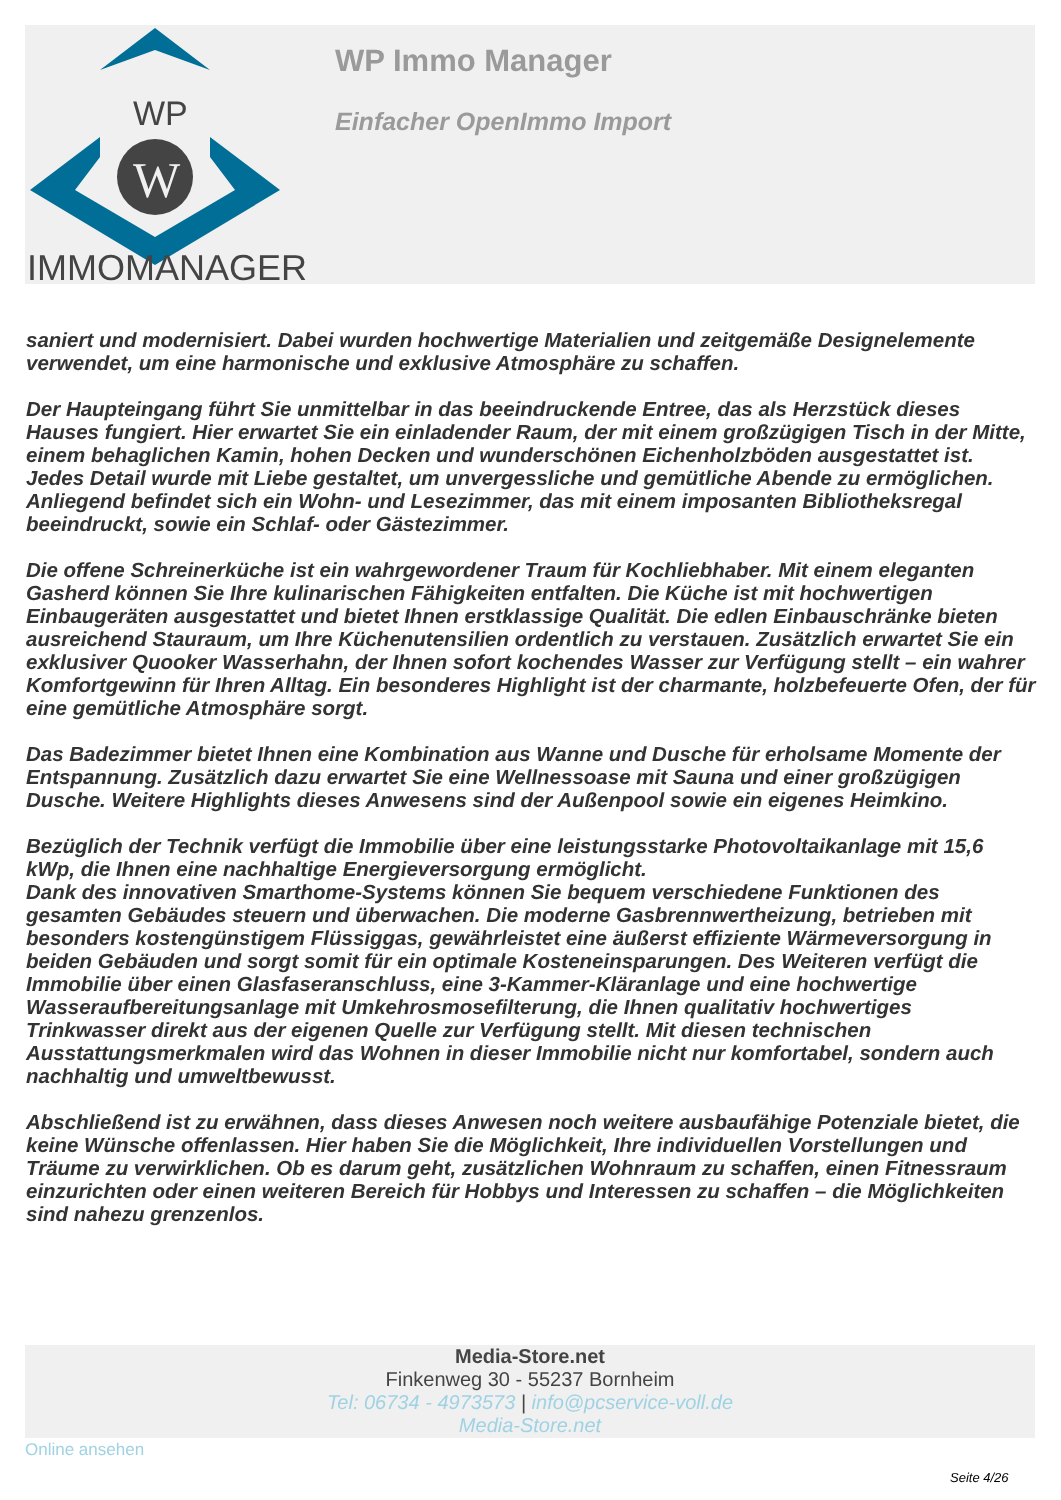WP
W
IMMOMANAGER
WP Immo Manager
Einfacher OpenImmo Import
saniert und modernisiert. Dabei wurden hochwertige Materialien und zeitgemäße Designelemente verwendet, um eine harmonische und exklusive Atmosphäre zu schaffen.
Der Haupteingang führt Sie unmittelbar in das beeindruckende Entree, das als Herzstück dieses Hauses fungiert. Hier erwartet Sie ein einladender Raum, der mit einem großzügigen Tisch in der Mitte, einem behaglichen Kamin, hohen Decken und wunderschönen Eichenholzböden ausgestattet ist. Jedes Detail wurde mit Liebe gestaltet, um unvergessliche und gemütliche Abende zu ermöglichen. Anliegend befindet sich ein Wohn- und Lesezimmer, das mit einem imposanten Bibliotheksregal beeindruckt, sowie ein Schlaf- oder Gästezimmer.
Die offene Schreinerküche ist ein wahrgewordener Traum für Kochliebhaber. Mit einem eleganten Gasherd können Sie Ihre kulinarischen Fähigkeiten entfalten. Die Küche ist mit hochwertigen Einbaugeräten ausgestattet und bietet Ihnen erstklassige Qualität. Die edlen Einbauschränke bieten ausreichend Stauraum, um Ihre Küchenutensilien ordentlich zu verstauen. Zusätzlich erwartet Sie ein exklusiver Quooker Wasserhahn, der Ihnen sofort kochendes Wasser zur Verfügung stellt – ein wahrer Komfortgewinn für Ihren Alltag. Ein besonderes Highlight ist der charmante, holzbefeuerte Ofen, der für eine gemütliche Atmosphäre sorgt.
Das Badezimmer bietet Ihnen eine Kombination aus Wanne und Dusche für erholsame Momente der Entspannung. Zusätzlich dazu erwartet Sie eine Wellnessoase mit Sauna und einer großzügigen Dusche. Weitere Highlights dieses Anwesens sind der Außenpool sowie ein eigenes Heimkino.
Bezüglich der Technik verfügt die Immobilie über eine leistungsstarke Photovoltaikanlage mit 15,6 kWp, die Ihnen eine nachhaltige Energieversorgung ermöglicht.
Dank des innovativen Smarthome-Systems können Sie bequem verschiedene Funktionen des gesamten Gebäudes steuern und überwachen. Die moderne Gasbrennwertheizung, betrieben mit besonders kostengünstigem Flüssiggas, gewährleistet eine äußerst effiziente Wärmeversorgung in beiden Gebäuden und sorgt somit für ein optimale Kosteneinsparungen. Des Weiteren verfügt die Immobilie über einen Glasfaseranschluss, eine 3-Kammer-Kläranlage und eine hochwertige Wasseraufbereitungsanlage mit Umkehrosmosefilterung, die Ihnen qualitativ hochwertiges Trinkwasser direkt aus der eigenen Quelle zur Verfügung stellt. Mit diesen technischen Ausstattungsmerkmalen wird das Wohnen in dieser Immobilie nicht nur komfortabel, sondern auch nachhaltig und umweltbewusst.
Abschließend ist zu erwähnen, dass dieses Anwesen noch weitere ausbaufähige Potenziale bietet, die keine Wünsche offenlassen. Hier haben Sie die Möglichkeit, Ihre individuellen Vorstellungen und Träume zu verwirklichen. Ob es darum geht, zusätzlichen Wohnraum zu schaffen, einen Fitnessraum einzurichten oder einen weiteren Bereich für Hobbys und Interessen zu schaffen – die Möglichkeiten sind nahezu grenzenlos.
Media-Store.net
Finkenweg 30 - 55237 Bornheim
Tel: 06734 - 4973573 | info@pcservice-voll.de
Media-Store.net
Online ansehen
Seite 4/26